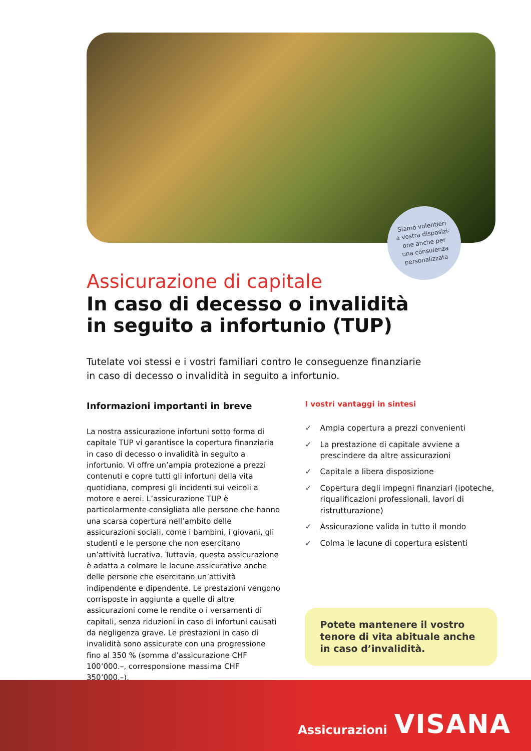Siamo volentieri
a vostra disposizi-
one anche per
una consulenza
personalizzata
Assicurazione di capitale
In caso di decesso o invalidità
in seguito a infortunio (TUP)
Tutelate voi stessi e i vostri familiari contro le conseguenze finanziarie
in caso di decesso o invalidità in seguito a infortunio.
Informazioni importanti in breve
La nostra assicurazione infortuni sotto forma di capitale TUP vi garantisce la copertura finanziaria in caso di decesso o invalidità in seguito a infortunio. Vi offre un’ampia protezione a prezzi contenuti e copre tutti gli infortuni della vita quotidiana, compresi gli incidenti sui veicoli a motore e aerei. L’assicurazione TUP è particolarmente consigliata alle persone che hanno una scarsa copertura nell’ambito delle assicurazioni sociali, come i bambini, i giovani, gli studenti e le persone che non esercitano un’attività lucrativa. Tuttavia, questa assicurazione è adatta a colmare le lacune assicurative anche delle persone che esercitano un’attività indipendente e dipendente. Le prestazioni vengono corrisposte in aggiunta a quelle di altre assicurazioni come le rendite o i versamenti di capitali, senza riduzioni in caso di infortuni causati da negligenza grave. Le prestazioni in caso di invalidità sono assicurate con una progressione fino al 350 % (somma d’assicurazione CHF 100’000.–, corresponsione massima CHF 350’000.–).
I vostri vantaggi in sintesi
✓ Ampia copertura a prezzi convenienti
✓ La prestazione di capitale avviene a prescindere da altre assicurazioni
✓ Capitale a libera disposizione
✓ Copertura degli impegni finanziari (ipoteche, riqualificazioni professionali, lavori di ristrutturazione)
✓ Assicurazione valida in tutto il mondo
✓ Colma le lacune di copertura esistenti
Potete mantenere il vostro tenore di vita abituale anche in caso d’invalidità.
Assicurazioni VISANA